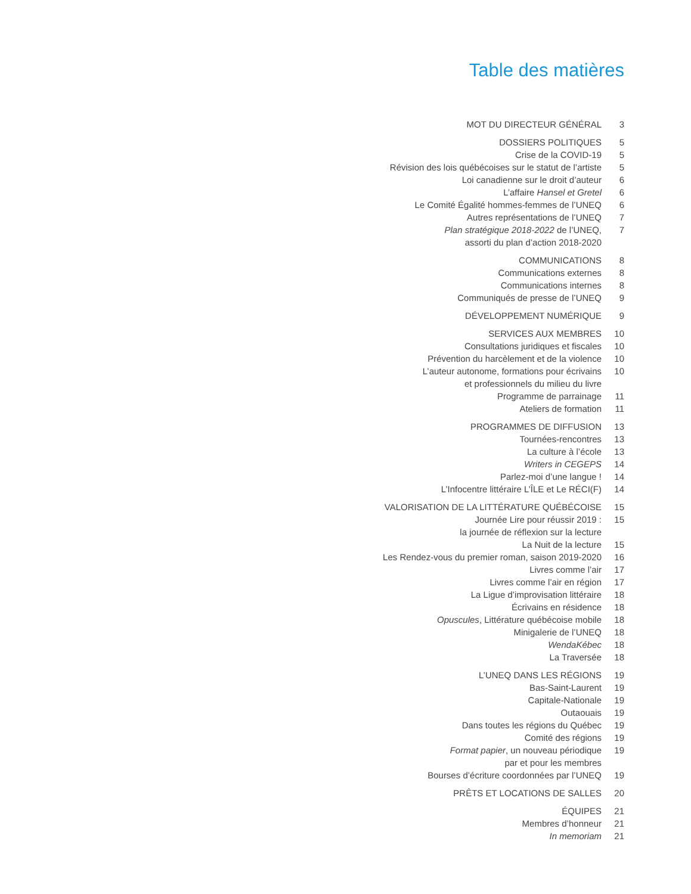Table des matières
| MOT DU DIRECTEUR GÉNÉRAL | 3 |
| DOSSIERS POLITIQUES | 5 |
| Crise de la COVID-19 | 5 |
| Révision des lois québécoises sur le statut de l’artiste | 5 |
| Loi canadienne sur le droit d’auteur | 6 |
| L’affaire Hansel et Gretel | 6 |
| Le Comité Égalité hommes-femmes de l’UNEQ | 6 |
| Autres représentations de l’UNEQ | 7 |
| Plan stratégique 2018-2022 de l’UNEQ, assorti du plan d’action 2018-2020 | 7 |
| COMMUNICATIONS | 8 |
| Communications externes | 8 |
| Communications internes | 8 |
| Communiqués de presse de l’UNEQ | 9 |
| DÉVELOPPEMENT NUMÉRIQUE | 9 |
| SERVICES AUX MEMBRES | 10 |
| Consultations juridiques et fiscales | 10 |
| Prévention du harcèlement et de la violence | 10 |
| L’auteur autonome, formations pour écrivains et professionnels du milieu du livre | 10 |
| Programme de parrainage | 11 |
| Ateliers de formation | 11 |
| PROGRAMMES DE DIFFUSION | 13 |
| Tournées-rencontres | 13 |
| La culture à l’école | 13 |
| Writers in CEGEPS | 14 |
| Parlez-moi d’une langue ! | 14 |
| L’Infocentre littéraire L’ÎLE et Le RÉCI(F) | 14 |
| VALORISATION DE LA LITTÉRATURE QUÉBÉCOISE | 15 |
| Journée Lire pour réussir 2019 : la journée de réflexion sur la lecture | 15 |
| La Nuit de la lecture | 15 |
| Les Rendez-vous du premier roman, saison 2019-2020 | 16 |
| Livres comme l’air | 17 |
| Livres comme l’air en région | 17 |
| La Ligue d’improvisation littéraire | 18 |
| Écrivains en résidence | 18 |
| Opuscules , Littérature québécoise mobile | 18 |
| Minigalerie de l’UNEQ | 18 |
| WendaKébec | 18 |
| La Traversée | 18 |
| L’UNEQ DANS LES RÉGIONS | 19 |
| Bas-Saint-Laurent | 19 |
| Capitale-Nationale | 19 |
| Outaouais | 19 |
| Dans toutes les régions du Québec | 19 |
| Comité des régions | 19 |
| Format papier , un nouveau périodique par et pour les membres | 19 |
| Bourses d’écriture coordonnées par l’UNEQ | 19 |
| PRÊTS ET LOCATIONS DE SALLES | 20 |
| ÉQUIPES | 21 |
| Membres d’honneur | 21 |
| In memoriam | 21 |